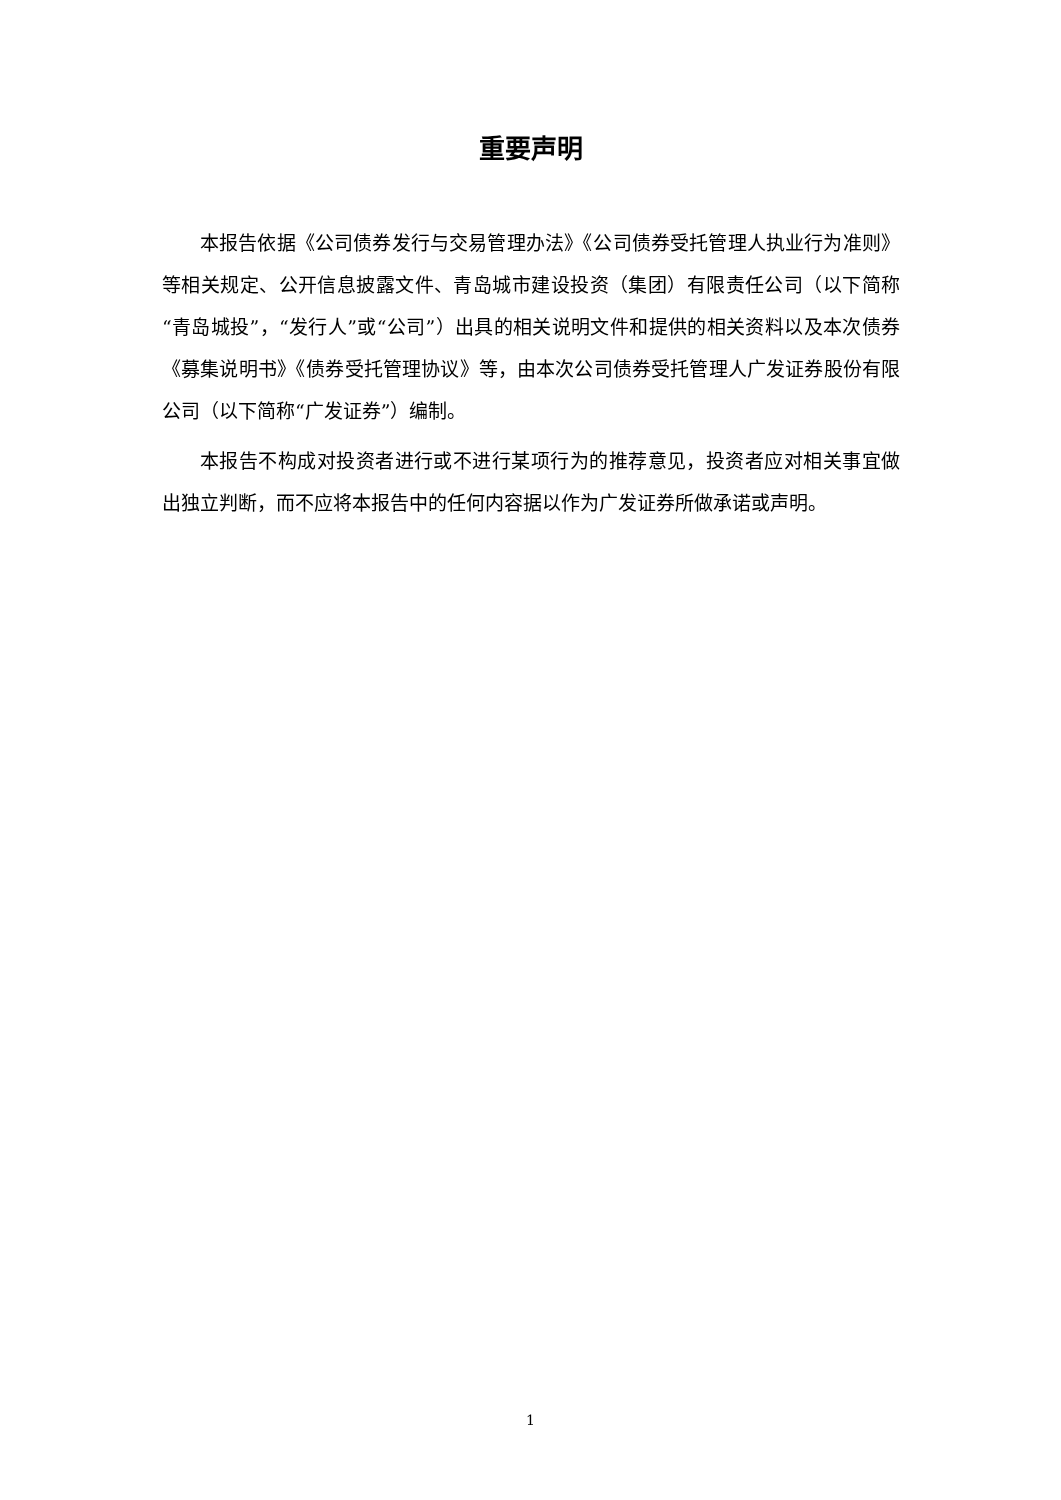重要声明
本报告依据《公司债券发行与交易管理办法》《公司债券受托管理人执业行为准则》等相关规定、公开信息披露文件、青岛城市建设投资（集团）有限责任公司（以下简称“青岛城投”，“发行人”或“公司”）出具的相关说明文件和提供的相关资料以及本次债券《募集说明书》《债券受托管理协议》等，由本次公司债券受托管理人广发证券股份有限公司（以下简称“广发证券”）编制。
本报告不构成对投资者进行或不进行某项行为的推荐意见，投资者应对相关事宜做出独立判断，而不应将本报告中的任何内容据以作为广发证券所做承诺或声明。
1